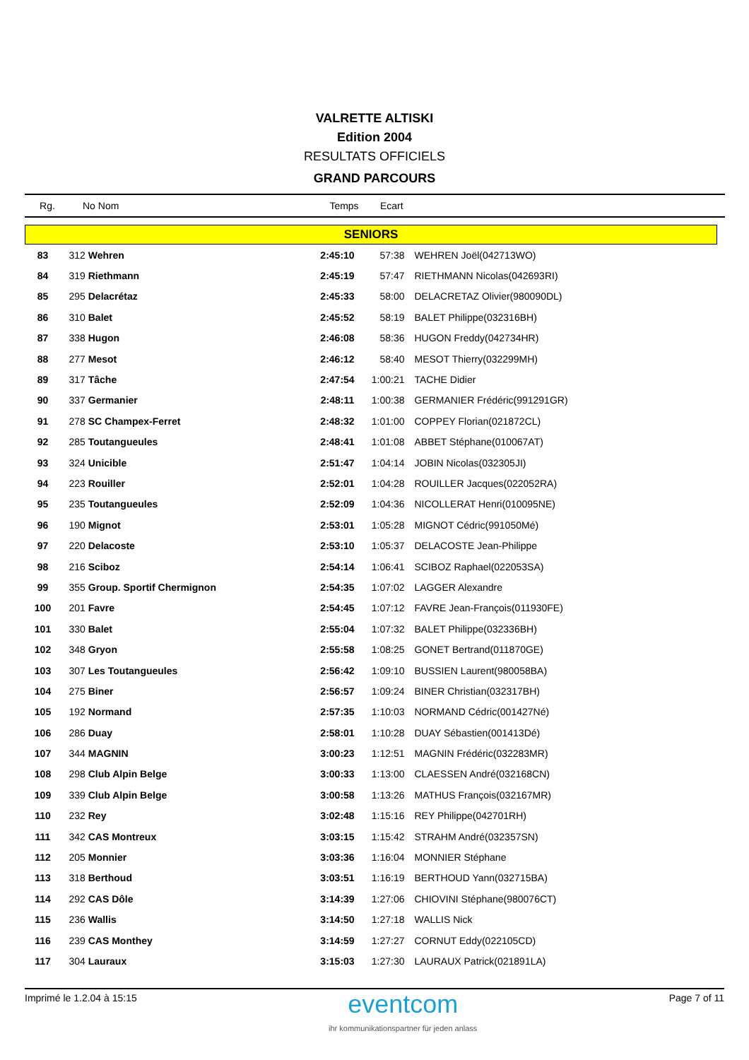VALRETTE ALTISKI
Edition 2004
RESULTATS OFFICIELS
GRAND PARCOURS
| Rg. | No Nom | Temps | Ecart |
| SENIORS | | | | |
| 83 | 312 Wehren | 2:45:10 | 57:38 | WEHREN Joël(042713WO) |
| 84 | 319 Riethmann | 2:45:19 | 57:47 | RIETHMANN Nicolas(042693RI) |
| 85 | 295 Delacrétaz | 2:45:33 | 58:00 | DELACRETAZ Olivier(980090DL) |
| 86 | 310 Balet | 2:45:52 | 58:19 | BALET Philippe(032316BH) |
| 87 | 338 Hugon | 2:46:08 | 58:36 | HUGON Freddy(042734HR) |
| 88 | 277 Mesot | 2:46:12 | 58:40 | MESOT Thierry(032299MH) |
| 89 | 317 Tâche | 2:47:54 | 1:00:21 | TACHE Didier |
| 90 | 337 Germanier | 2:48:11 | 1:00:38 | GERMANIER Frédéric(991291GR) |
| 91 | 278 SC Champex-Ferret | 2:48:32 | 1:01:00 | COPPEY Florian(021872CL) |
| 92 | 285 Toutangueules | 2:48:41 | 1:01:08 | ABBET Stéphane(010067AT) |
| 93 | 324 Unicible | 2:51:47 | 1:04:14 | JOBIN Nicolas(032305JI) |
| 94 | 223 Rouiller | 2:52:01 | 1:04:28 | ROUILLER Jacques(022052RA) |
| 95 | 235 Toutangueules | 2:52:09 | 1:04:36 | NICOLLERAT Henri(010095NE) |
| 96 | 190 Mignot | 2:53:01 | 1:05:28 | MIGNOT Cédric(991050Mé) |
| 97 | 220 Delacoste | 2:53:10 | 1:05:37 | DELACOSTE Jean-Philippe |
| 98 | 216 Sciboz | 2:54:14 | 1:06:41 | SCIBOZ Raphael(022053SA) |
| 99 | 355 Group. Sportif Chermignon | 2:54:35 | 1:07:02 | LAGGER Alexandre |
| 100 | 201 Favre | 2:54:45 | 1:07:12 | FAVRE Jean-François(011930FE) |
| 101 | 330 Balet | 2:55:04 | 1:07:32 | BALET Philippe(032336BH) |
| 102 | 348 Gryon | 2:55:58 | 1:08:25 | GONET Bertrand(011870GE) |
| 103 | 307 Les Toutangueules | 2:56:42 | 1:09:10 | BUSSIEN Laurent(980058BA) |
| 104 | 275 Biner | 2:56:57 | 1:09:24 | BINER Christian(032317BH) |
| 105 | 192 Normand | 2:57:35 | 1:10:03 | NORMAND Cédric(001427Né) |
| 106 | 286 Duay | 2:58:01 | 1:10:28 | DUAY Sébastien(001413Dé) |
| 107 | 344 MAGNIN | 3:00:23 | 1:12:51 | MAGNIN Frédéric(032283MR) |
| 108 | 298 Club Alpin Belge | 3:00:33 | 1:13:00 | CLAESSEN André(032168CN) |
| 109 | 339 Club Alpin Belge | 3:00:58 | 1:13:26 | MATHUS François(032167MR) |
| 110 | 232 Rey | 3:02:48 | 1:15:16 | REY Philippe(042701RH) |
| 111 | 342 CAS Montreux | 3:03:15 | 1:15:42 | STRAHM André(032357SN) |
| 112 | 205 Monnier | 3:03:36 | 1:16:04 | MONNIER Stéphane |
| 113 | 318 Berthoud | 3:03:51 | 1:16:19 | BERTHOUD Yann(032715BA) |
| 114 | 292 CAS Dôle | 3:14:39 | 1:27:06 | CHIOVINI Stéphane(980076CT) |
| 115 | 236 Wallis | 3:14:50 | 1:27:18 | WALLIS Nick |
| 116 | 239 CAS Monthey | 3:14:59 | 1:27:27 | CORNUT Eddy(022105CD) |
| 117 | 304 Lauraux | 3:15:03 | 1:27:30 | LAURAUX Patrick(021891LA) |
Imprimé le 1.2.04 à 15:15
eventcom
ihr kommunikationspartner für jeden anlass
Page 7 of 11